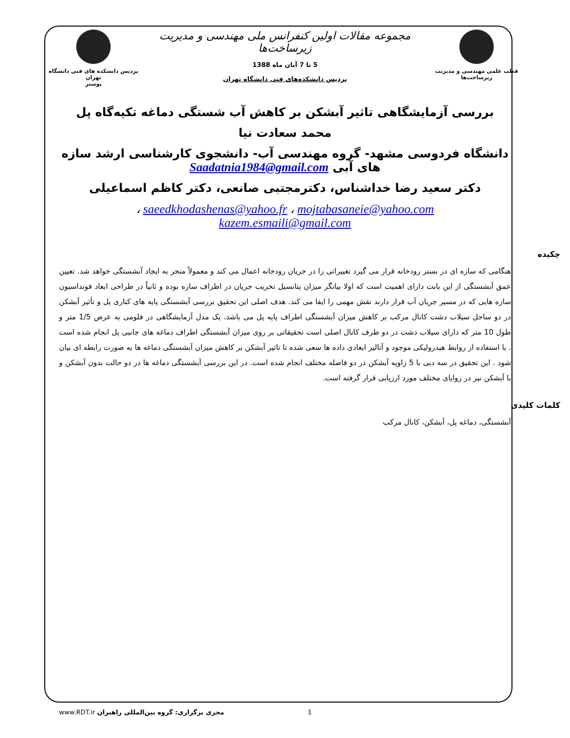قطب علمی مهندسی و مدیریت زیرساخت‌ها
مجموعه مقالات اولین کنفرانس ملی مهندسی و مدیریت زیرساخت‌ها
5 تا 7 آبان ماه 1388
پردیس دانشکده‌های فنی دانشگاه تهران
پردیس دانشکده های فنی دانشگاه تهران
پوستر
بررسی آزمایشگاهی تاثیر آبشکن بر کاهش آب شستگی دماغه تکیه‌گاه پل
محمد سعادت نیا
دانشگاه فردوسی مشهد- گروه مهندسی آب- دانشجوی کارشناسی ارشد سازه های آبی Saadatnia1984@gmail.com
دکتر سعید رضا خداشناس، دکترمجتبی صانعی، دکتر کاظم اسماعیلی
saeedkhodashenas@yahoo.fr ، mojtabasaneie@yahoo.com ،
kazem.esmaili@gmail.com
چکیده
هنگامی که سازه ای در بستر رودخانه قرار می گیرد تغییراتی را در جریان رودخانه اعمال می کند و معمولاً منجر به ایجاد آبشستگی خواهد شد. تعیین عمق آبشستگی از این بابت دارای اهمیت است که اولا بیانگر میزان پتانسیل تخریب جریان در اطراف سازه بوده و ثانیاً در طراحی ابعاد فونداسیون سازه هایی که در مسیر جریان آب قرار دارند نقش مهمی را ایفا می کند. هدف اصلی این تحقیق بررسی آبشستگی پایه های کناری پل و تأثیر آبشکن در دو ساحل سیلاب دشت کانال مرکب بر کاهش میزان آبشستگی اطراف پایه پل می باشد. یک مدل آزمایشگاهی در فلومی به عرض 1/5 متر و طول 10 متر که دارای سیلاب دشت در دو طرف کانال اصلی است تحقیقاتی بر روی میزان آبشستگی اطراف دماغه های جانبی پل انجام شده است . با استفاده از روابط هیدرولیکی موجود و آنالیز ابعادی داده ها سعی شده تا تاثیر آبشکن بر کاهش میزان آبشستگی دماغه ها به صورت رابطه ای بیان شود . این تحقیق در سه دبی با 5 زاویه آبشکن در دو فاصله مختلف انجام شده است. در این بررسی آبشستگی دماغه ها در دو حالت بدون آبشکن و با آبشکن نیز در زوایای مختلف مورد ارزیابی قرار گرفته است.
کلمات کلیدی
آبشستگی، دماغه پل، آبشکن، کانال مرکب
www.RDT.ir مجری برگزاری: گروه بین‌المللی راهبران 1